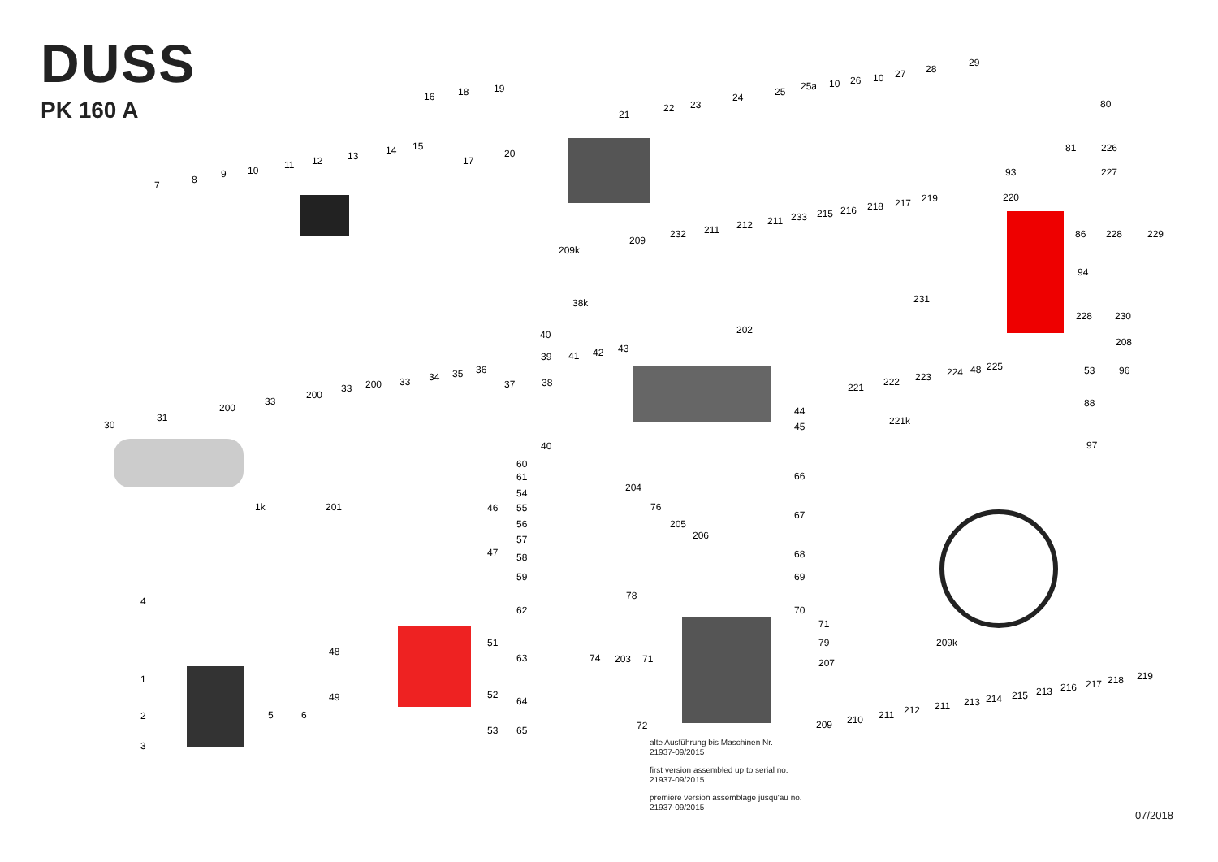DUSS
PK 160 A
7
8
9
10
11
12
13
14
15
16
17
18
19
20
21
22
23
24
25
25a
10
26
10
27
28
29
80
81
226
93
227
220
209k
209
232
211
212
211
233
215
216
218
217
219
86
228
229
94
231
38k
228
230
202
208
40
39
41
42
43
221
222
223
224
48
225
53
96
88
221k
97
30
31
200
33
200
33
200
33
34
35
36
37
38
44
45
40
60
61
54
55
56
57
58
59
62
63
64
65
1k
201
46
47
204
76
205
206
66
67
68
69
70
71
79
207
209k
78
4
48
51
74
203
71
1
49
52
2
5
6
72
53
3
209
210
211
212
211
213
214
215
213
216
217
218
219
alte Ausführung bis Maschinen Nr.
21937-09/2015
first version assembled up to serial no.
21937-09/2015
première version assemblage jusqu'au no.
21937-09/2015
07/2018